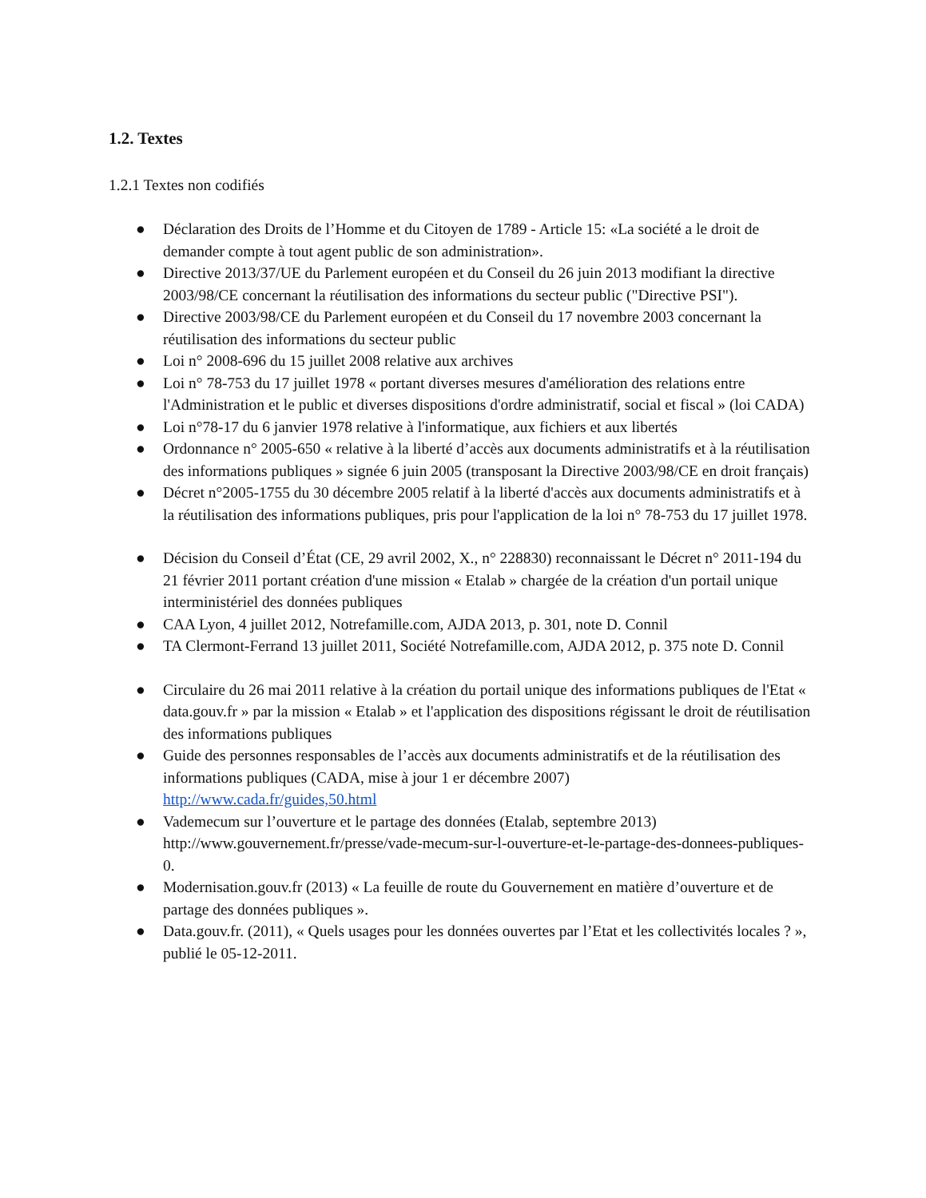1.2. Textes
1.2.1 Textes non codifiés
● Déclaration des Droits de l’Homme et du Citoyen de 1789 - Article 15: «La société a le droit de demander compte à tout agent public de son administration».
● Directive 2013/37/UE du Parlement européen et du Conseil du 26 juin 2013 modifiant la directive 2003/98/CE concernant la réutilisation des informations du secteur public ("Directive PSI").
● Directive 2003/98/CE du Parlement européen et du Conseil du 17 novembre 2003 concernant la réutilisation des informations du secteur public
● Loi n° 2008-696 du 15 juillet 2008 relative aux archives
● Loi n° 78-753 du 17 juillet 1978 « portant diverses mesures d'amélioration des relations entre l'Administration et le public et diverses dispositions d'ordre administratif, social et fiscal » (loi CADA)
● Loi n°78-17 du 6 janvier 1978 relative à l'informatique, aux fichiers et aux libertés
● Ordonnance n° 2005-650 « relative à la liberté d’accès aux documents administratifs et à la réutilisation des informations publiques » signée 6 juin 2005 (transposant la Directive 2003/98/CE en droit français)
● Décret n°2005-1755 du 30 décembre 2005 relatif à la liberté d'accès aux documents administratifs et à la réutilisation des informations publiques, pris pour l'application de la loi n° 78-753 du 17 juillet 1978.
● Décision du Conseil d’État (CE, 29 avril 2002, X., n° 228830) reconnaissant le Décret n° 2011-194 du 21 février 2011 portant création d'une mission « Etalab » chargée de la création d'un portail unique interministériel des données publiques
● CAA Lyon, 4 juillet 2012, Notrefamille.com, AJDA 2013, p. 301, note D. Connil
● TA Clermont-Ferrand 13 juillet 2011, Société Notrefamille.com, AJDA 2012, p. 375 note D. Connil
● Circulaire du 26 mai 2011 relative à la création du portail unique des informations publiques de l'Etat « data.gouv.fr » par la mission « Etalab » et l'application des dispositions régissant le droit de réutilisation des informations publiques
● Guide des personnes responsables de l’accès aux documents administratifs et de la réutilisation des informations publiques (CADA, mise à jour 1 er décembre 2007)
http://www.cada.fr/guides,50.html
● Vademecum sur l’ouverture et le partage des données (Etalab, septembre 2013) http://www.gouvernement.fr/presse/vade-mecum-sur-l-ouverture-et-le-partage-des-donnees-publiques-0.
● Modernisation.gouv.fr (2013) « La feuille de route du Gouvernement en matière d’ouverture et de partage des données publiques ».
● Data.gouv.fr. (2011), « Quels usages pour les données ouvertes par l’Etat et les collectivités locales ? », publié le 05-12-2011.